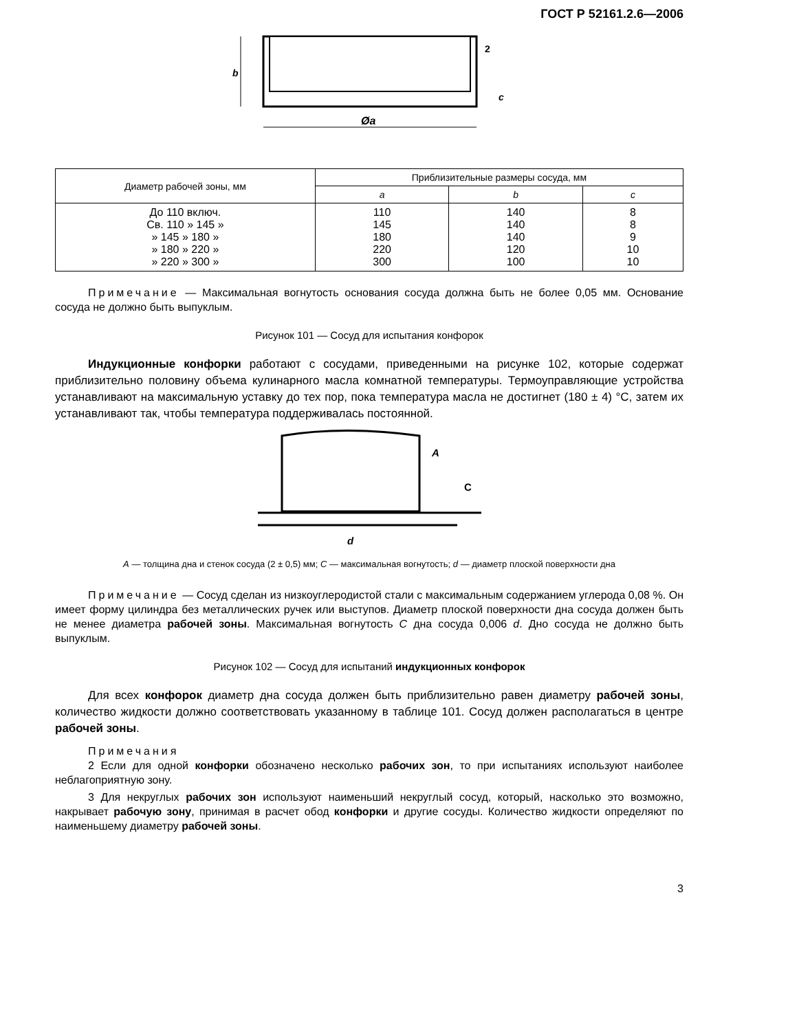ГОСТ Р 52161.2.6—2006
b
Øa
2
c
| Диаметр рабочей зоны, мм | Приблизительные размеры сосуда, мм | | |
| --- | --- | --- | --- |
| | a | b | c |
| До 110 включ. Св. 110 » 145 » » 145 » 180 » » 180 » 220 » » 220 » 300 » | 110 145 180 220 300 | 140 140 140 120 100 | 8 8 9 10 10 |
Примечание — Максимальная вогнутость основания сосуда должна быть не более 0,05 мм. Основание сосуда не должно быть выпуклым.
Рисунок 101 — Сосуд для испытания конфорок
Индукционные конфорки работают с сосудами, приведенными на рисунке 102, которые содержат приблизительно половину объема кулинарного масла комнатной температуры. Термоуправляющие устройства устанавливают на максимальную уставку до тех пор, пока температура масла не достигнет (180 ± 4) °С, затем их устанавливают так, чтобы температура поддерживалась постоянной.
A
C
d
A — толщина дна и стенок сосуда (2 ± 0,5) мм; С — максимальная вогнутость; d — диаметр плоской поверхности дна
Примечание — Сосуд сделан из низкоуглеродистой стали с максимальным содержанием углерода 0,08 %. Он имеет форму цилиндра без металлических ручек или выступов. Диаметр плоской поверхности дна сосуда должен быть не менее диаметра рабочей зоны. Максимальная вогнутость С дна сосуда 0,006 d. Дно сосуда не должно быть выпуклым.
Рисунок 102 — Сосуд для испытаний индукционных конфорок
Для всех конфорок диаметр дна сосуда должен быть приблизительно равен диаметру рабочей зоны, количество жидкости должно соответствовать указанному в таблице 101. Сосуд должен располагаться в центре рабочей зоны.
Примечания
2 Если для одной конфорки обозначено несколько рабочих зон, то при испытаниях используют наиболее неблагоприятную зону.
3 Для некруглых рабочих зон используют наименьший некруглый сосуд, который, насколько это возможно, накрывает рабочую зону, принимая в расчет обод конфорки и другие сосуды. Количество жидкости определяют по наименьшему диаметру рабочей зоны.
3